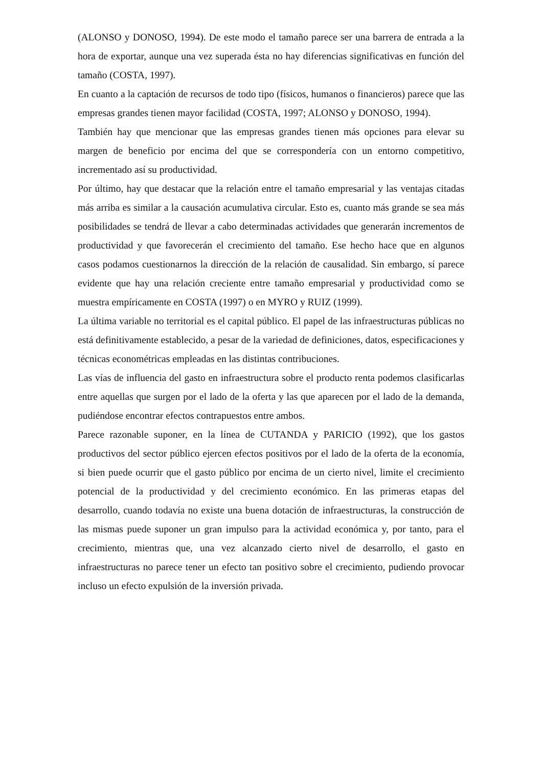(ALONSO y DONOSO, 1994). De este modo el tamaño parece ser una barrera de entrada a la hora de exportar, aunque una vez superada ésta no hay diferencias significativas en función del tamaño (COSTA, 1997).
En cuanto a la captación de recursos de todo tipo (físicos, humanos o financieros) parece que las empresas grandes tienen mayor facilidad (COSTA, 1997; ALONSO y DONOSO, 1994).
También hay que mencionar que las empresas grandes tienen más opciones para elevar su margen de beneficio por encima del que se correspondería con un entorno competitivo, incrementado así su productividad.
Por último, hay que destacar que la relación entre el tamaño empresarial y las ventajas citadas más arriba es similar a la causación acumulativa circular. Esto es, cuanto más grande se sea más posibilidades se tendrá de llevar a cabo determinadas actividades que generarán incrementos de productividad y que favorecerán el crecimiento del tamaño. Ese hecho hace que en algunos casos podamos cuestionarnos la dirección de la relación de causalidad. Sin embargo, sí parece evidente que hay una relación creciente entre tamaño empresarial y productividad como se muestra empíricamente en COSTA (1997) o en MYRO y RUIZ (1999).
La última variable no territorial es el capital público. El papel de las infraestructuras públicas no está definitivamente establecido, a pesar de la variedad de definiciones, datos, especificaciones y técnicas econométricas empleadas en las distintas contribuciones.
Las vías de influencia del gasto en infraestructura sobre el producto renta podemos clasificarlas entre aquellas que surgen por el lado de la oferta y las que aparecen por el lado de la demanda, pudiéndose encontrar efectos contrapuestos entre ambos.
Parece razonable suponer, en la línea de CUTANDA y PARICIO (1992), que los gastos productivos del sector público ejercen efectos positivos por el lado de la oferta de la economía, si bien puede ocurrir que el gasto público por encima de un cierto nivel, limite el crecimiento potencial de la productividad y del crecimiento económico. En las primeras etapas del desarrollo, cuando todavía no existe una buena dotación de infraestructuras, la construcción de las mismas puede suponer un gran impulso para la actividad económica y, por tanto, para el crecimiento, mientras que, una vez alcanzado cierto nivel de desarrollo, el gasto en infraestructuras no parece tener un efecto tan positivo sobre el crecimiento, pudiendo provocar incluso un efecto expulsión de la inversión privada.